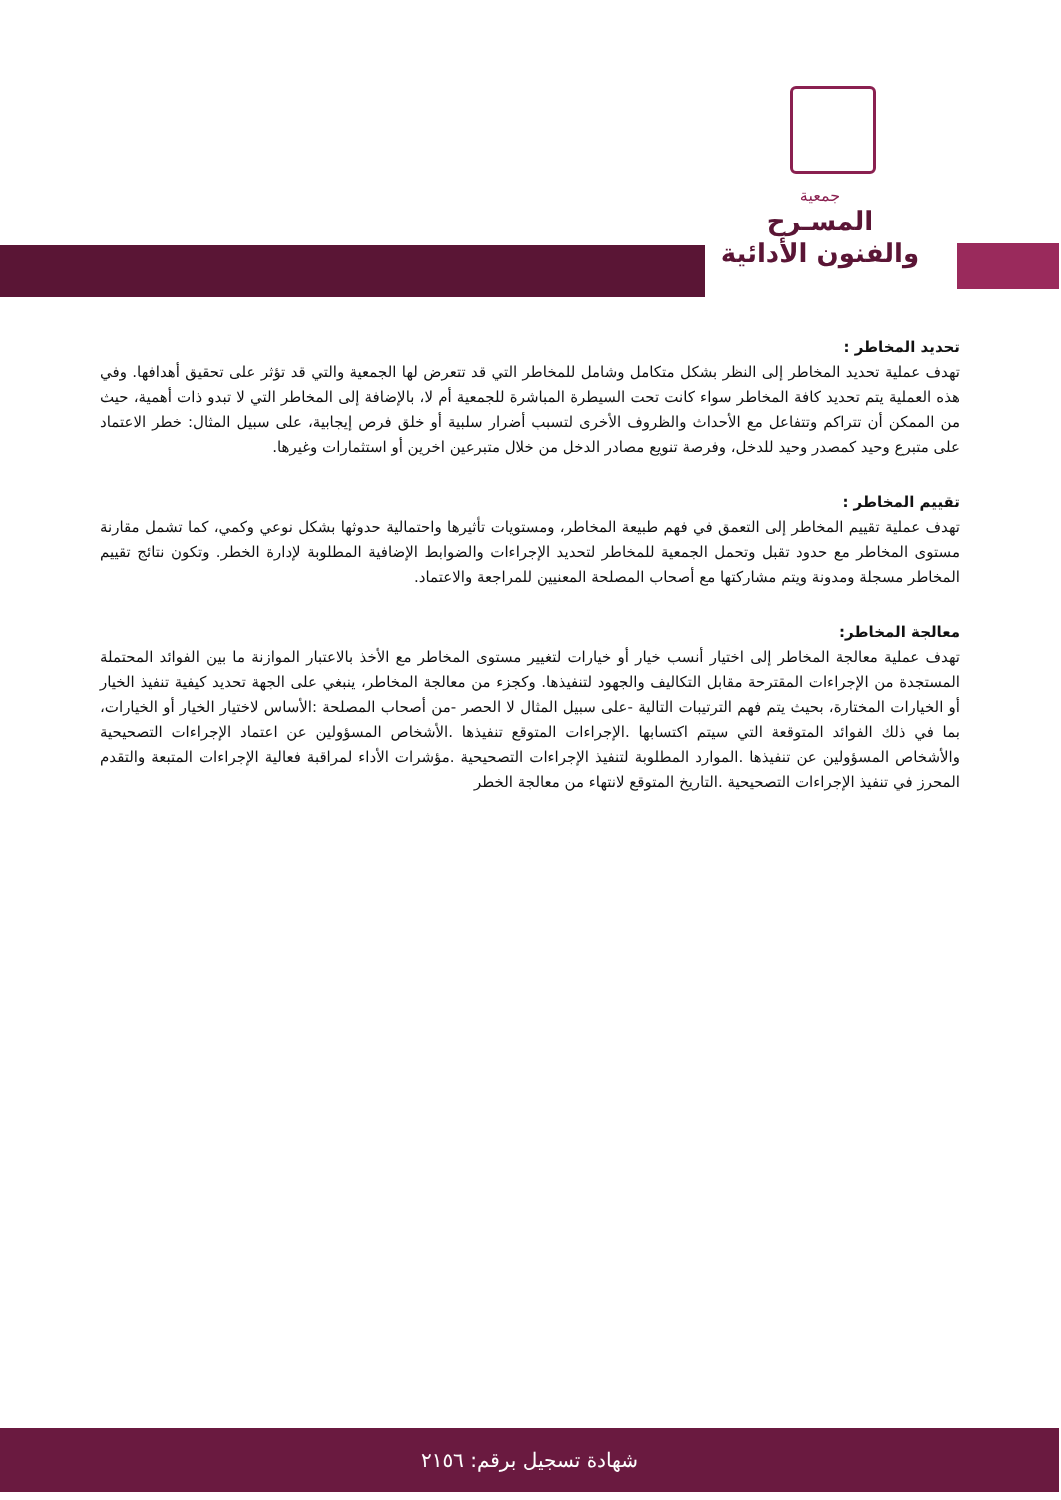جمعية
المسـرح
والفنون الأدائية
تحديد المخاطر :
تهدف عملية تحديد المخاطر إلى النظر بشكل متكامل وشامل للمخاطر التي قد تتعرض لها الجمعية والتي قد تؤثر على تحقيق أهدافها. وفي هذه العملية يتم تحديد كافة المخاطر سواء كانت تحت السيطرة المباشرة للجمعية أم لا، بالإضافة إلى المخاطر التي لا تبدو ذات أهمية، حيث من الممكن أن تتراكم وتتفاعل مع الأحداث والظروف الأخرى لتسبب أضرار سلبية أو خلق فرص إيجابية، على سبيل المثال: خطر الاعتماد على متبرع وحيد كمصدر وحيد للدخل، وفرصة تنويع مصادر الدخل من خلال متبرعين اخرين أو استثمارات وغيرها.
تقييم المخاطر :
تهدف عملية تقييم المخاطر إلى التعمق في فهم طبيعة المخاطر، ومستويات تأثيرها واحتمالية حدوثها بشكل نوعي وكمي، كما تشمل مقارنة مستوى المخاطر مع حدود تقبل وتحمل الجمعية للمخاطر لتحديد الإجراءات والضوابط الإضافية المطلوبة لإدارة الخطر. وتكون نتائج تقييم المخاطر مسجلة ومدونة ويتم مشاركتها مع أصحاب المصلحة المعنيين للمراجعة والاعتماد.
معالجة المخاطر:
تهدف عملية معالجة المخاطر إلى اختيار أنسب خيار أو خيارات لتغيير مستوى المخاطر مع الأخذ بالاعتبار الموازنة ما بين الفوائد المحتملة المستجدة من الإجراءات المقترحة مقابل التكاليف والجهود لتنفيذها. وكجزء من معالجة المخاطر، ينبغي على الجهة تحديد كيفية تنفيذ الخيار أو الخيارات المختارة، بحيث يتم فهم الترتيبات التالية -على سبيل المثال لا الحصر -من أصحاب المصلحة :الأساس لاختيار الخيار أو الخيارات، بما في ذلك الفوائد المتوقعة التي سيتم اكتسابها .الإجراءات المتوقع تنفيذها .الأشخاص المسؤولين عن اعتماد الإجراءات التصحيحية والأشخاص المسؤولين عن تنفيذها .الموارد المطلوبة لتنفيذ الإجراءات التصحيحية .مؤشرات الأداء لمراقبة فعالية الإجراءات المتبعة والتقدم المحرز في تنفيذ الإجراءات التصحيحية .التاريخ المتوقع لانتهاء من معالجة الخطر
شهادة تسجيل برقم: ٢١٥٦